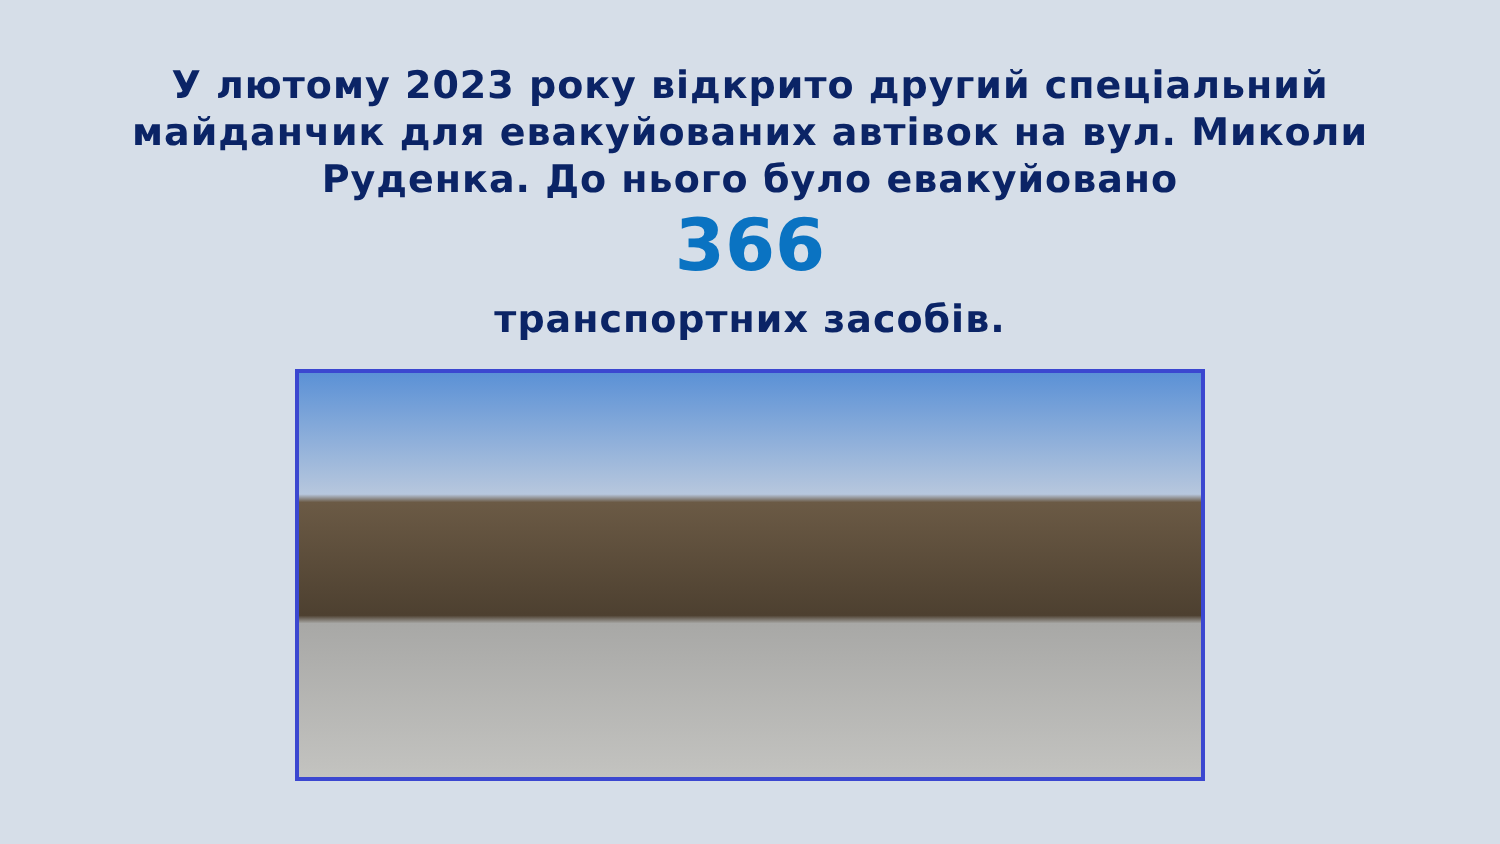У лютому 2023 року відкрито другий спеціальний
майданчик для евакуйованих автівок на вул. Миколи
Руденка. До нього було евакуйовано
366
транспортних засобів.